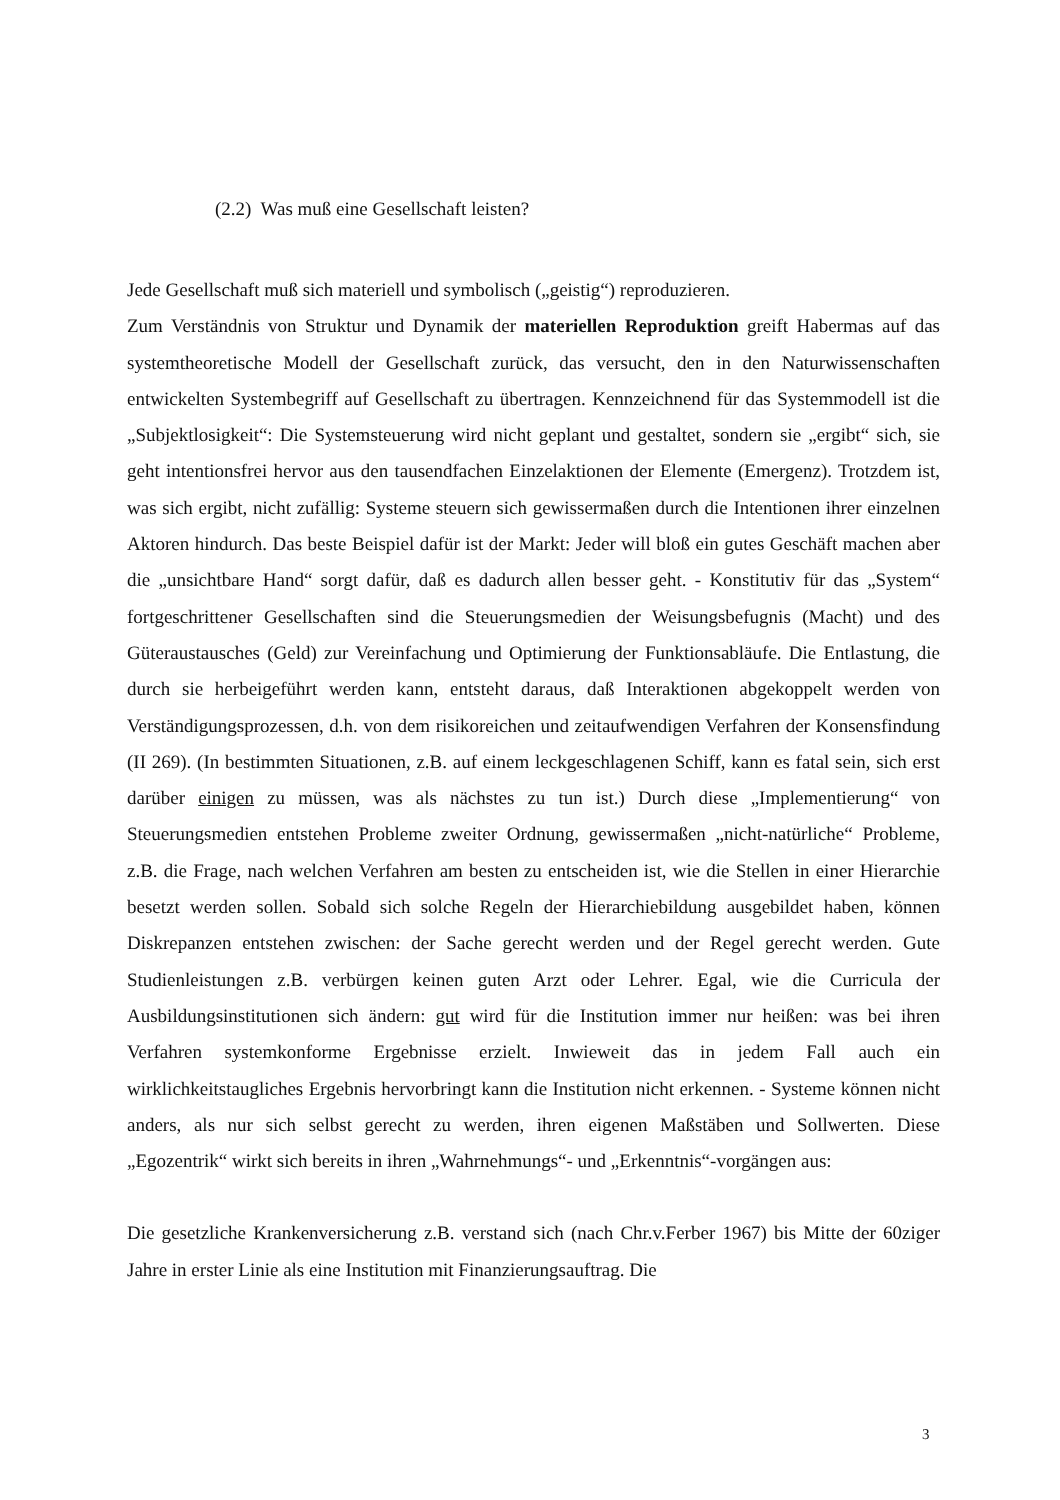(2.2) Was muß eine Gesellschaft leisten?
Jede Gesellschaft muß sich materiell und symbolisch („geistig“) reproduzieren.
Zum Verständnis von Struktur und Dynamik der materiellen Reproduktion greift Habermas auf das systemtheoretische Modell der Gesellschaft zurück, das versucht, den in den Naturwissenschaften entwickelten Systembegriff auf Gesellschaft zu übertragen. Kennzeichnend für das Systemmodell ist die „Subjektlosigkeit“: Die Systemsteuerung wird nicht geplant und gestaltet, sondern sie „ergibt“ sich, sie geht intentionsfrei hervor aus den tausendfachen Einzelaktionen der Elemente (Emergenz). Trotzdem ist, was sich ergibt, nicht zufällig: Systeme steuern sich gewissermaßen durch die Intentionen ihrer einzelnen Aktoren hindurch. Das beste Beispiel dafür ist der Markt: Jeder will bloß ein gutes Geschäft machen aber die „unsichtbare Hand“ sorgt dafür, daß es dadurch allen besser geht. - Konstitutiv für das „System“ fortgeschrittener Gesellschaften sind die Steuerungsmedien der Weisungsbefugnis (Macht) und des Güteraustausches (Geld) zur Vereinfachung und Optimierung der Funktionsabläufe. Die Entlastung, die durch sie herbeigeführt werden kann, entsteht daraus, daß Interaktionen abgekoppelt werden von Verständigungsprozessen, d.h. von dem risikoreichen und zeitaufwendigen Verfahren der Konsensfindung (II 269). (In bestimmten Situationen, z.B. auf einem leckgeschlagenen Schiff, kann es fatal sein, sich erst darüber einigen zu müssen, was als nächstes zu tun ist.) Durch diese „Implementierung“ von Steuerungsmedien entstehen Probleme zweiter Ordnung, gewissermaßen „nicht-natürliche“ Probleme, z.B. die Frage, nach welchen Verfahren am besten zu entscheiden ist, wie die Stellen in einer Hierarchie besetzt werden sollen. Sobald sich solche Regeln der Hierarchiebildung ausgebildet haben, können Diskrepanzen entstehen zwischen: der Sache gerecht werden und der Regel gerecht werden. Gute Studienleistungen z.B. verbürgen keinen guten Arzt oder Lehrer. Egal, wie die Curricula der Ausbildungsinstitutionen sich ändern: gut wird für die Institution immer nur heißen: was bei ihren Verfahren systemkonforme Ergebnisse erzielt. Inwieweit das in jedem Fall auch ein wirklichkeitstaugliches Ergebnis hervorbringt kann die Institution nicht erkennen. - Systeme können nicht anders, als nur sich selbst gerecht zu werden, ihren eigenen Maßstäben und Sollwerten. Diese „Egozentrik“ wirkt sich bereits in ihren „Wahrnehmungs“- und „Erkenntnis“-vorgängen aus:
Die gesetzliche Krankenversicherung z.B. verstand sich (nach Chr.v.Ferber 1967) bis Mitte der 60ziger Jahre in erster Linie als eine Institution mit Finanzierungsauftrag. Die
3